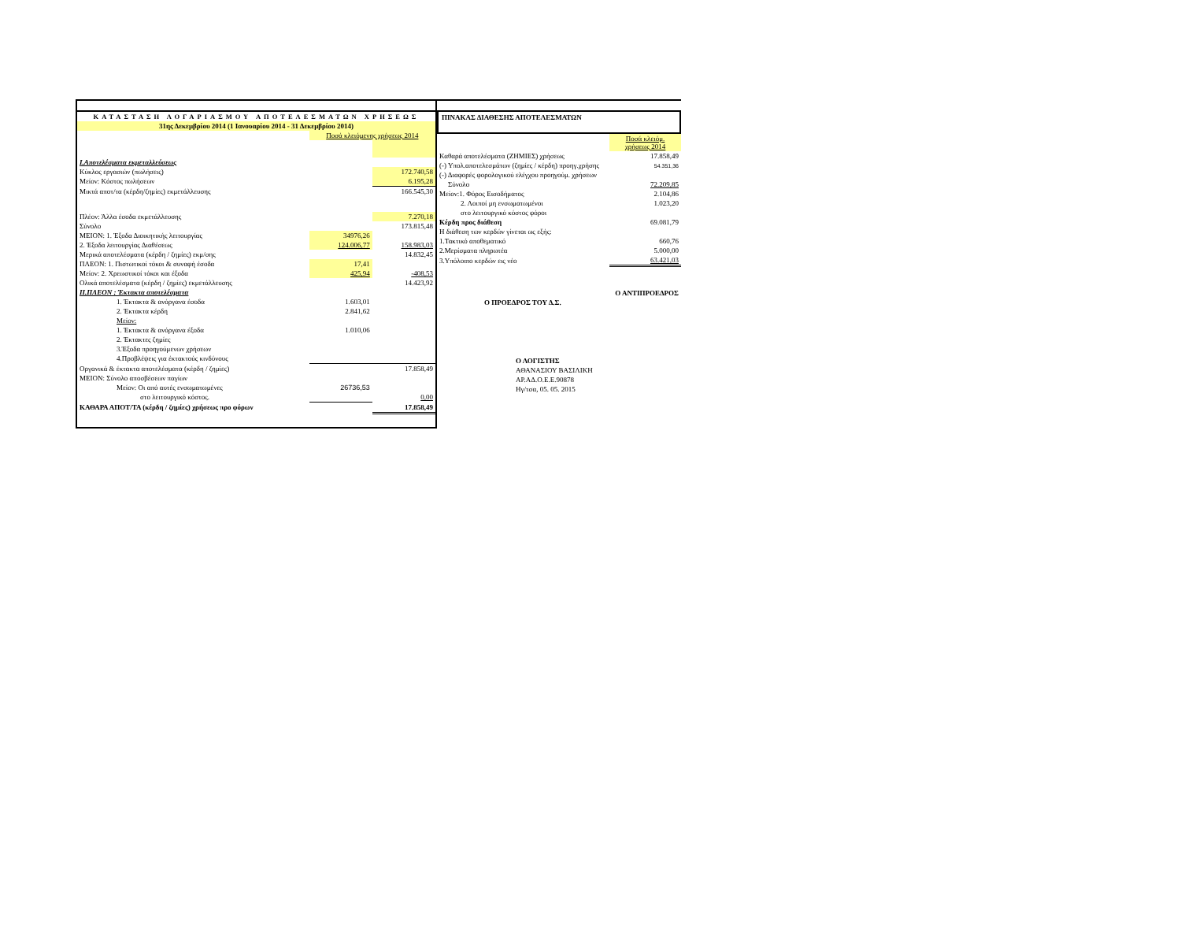| ΚΑΤΑΣΤΑΣΗ ΛΟΓΑΡΙΑΣΜΟΥ ΑΠΟΤΕΛΕΣΜΑΤΩΝ ΧΡΗΣΕΩΣ | | |
| 31ης Δεκεμβρίου 2014 (1 Ιανουαρίου 2014 - 31 Δεκεμβρίου 2014) | | |
| | Ποσά κλειόμενης χρήσεως 2014 | |
| I.Αποτελέσματα εκμεταλλεύσεως | | |
| Κύκλος εργασιών (πωλήσεις) | | 172.740,58 |
| Μείον: Κόστος πωλήσεων | | 6.195,28 |
| Μικτά αποτ/τα (κέρδη/ζημίες) εκμετάλλευσης | | 166.545,30 |
| Πλέον: Άλλα έσοδα εκμετάλλευσης | | 7.270,18 |
| Σύνολο | | 173.815,48 |
| ΜΕΙΟΝ: 1. Έξοδα Διοικητικής λειτουργίας | 34976,26 | |
| 2. Έξοδα λειτουργίας Διαθέσεως | 124.006,77 | 158.983,03 |
| Μερικά αποτελέσματα (κέρδη / ζημίες) εκμ/σης | | 14.832,45 |
| ΠΛΕΟΝ: 1. Πιστωτικοί τόκοι & συναφή έσοδα | 17,41 | |
| Μείον: 2. Χρεωστικοί τόκοι και έξοδα | 425,94 | -408,53 |
| Ολικά αποτελέσματα (κέρδη / ζημίες) εκμετάλλευσης | | 14.423,92 |
| II.ΠΛΕΟΝ : Έκτακτα αποτελέσματα | | |
| 1. Έκτακτα & ανόργανα έσοδα | 1.603,01 | |
| 2. Έκτακτα κέρδη | 2.841,62 | |
| Μείον: | | |
| 1. Έκτακτα & ανόργανα έξοδα | 1.010,06 | |
| 2. Έκτακτες ζημίες | | |
| 3.Έξοδα προηγούμενων χρήσεων | | |
| 4.Προβλέψεις για έκτακτούς κινδύνους | | |
| Οργανικά & έκτακτα αποτελέσματα (κέρδη / ζημίες) | | 17.858,49 |
| ΜΕΙΟΝ: Σύνολο αποσβέσεων παγίων | | |
| Μείον: Οι από αυτές ενσωματωμένες | 26736,53 | |
| στο λειτουργικό κόστος. | | 0,00 |
| ΚΑΘΑΡΑ ΑΠΟΤ/ΤΑ (κέρδη / ζημίες) χρήσεως προ φόρων | | 17.858,49 |
ΠΙΝΑΚΑΣ ΔΙΑΘΕΣΗΣ ΑΠΟΤΕΛΕΣΜΑΤΩΝ
| | Ποσά κλειόμ. χρήσεως 2014 |
| Καθαρά αποτελέσματα (ΖΗΜΙΕΣ) χρήσεως | 17.858,49 |
| (-) Υπολ.αποτελεσμάτων (ζημίες / κέρδη) προηγ.χρήσης | 54.351,36 |
| (-) Διαφορές φορολογικού ελέγχου προηγούμ. χρήσεων | |
| Σύνολο | 72.209,85 |
| Μείον:1. Φόρος Εισοδήματος | 2.104,86 |
| 2. Λοιποί μη ενσωματωμένοι | 1.023,20 |
| στο λειτουργικό κόστος φόροι | |
| Κέρδη προς διάθεση | 69.081,79 |
| Η διάθεση των κερδών γίνεται ως εξής: | |
| 1.Τακτικό αποθεματικό | 660,76 |
| 2.Μερίσματα πληρωτέα | 5.000,00 |
| 3.Υπόλοιπο κερδών εις νέο | 63.421,03 |
| | Ο ΑΝΤΙΠΡΟΕΔΡΟΣ |
| Ο ΠΡΟΕΔΡΟΣ ΤΟΥ Δ.Σ. | |
| Ο ΛΟΓΙΣΤΗΣ | |
| ΑΘΑΝΑΣΙΟΥ ΒΑΣΙΛΙΚΗ | |
| ΑΡ.ΑΔ.Ο.Ε.Ε.90878 | |
| Ηγ/τσα, 05. 05. 2015 | |